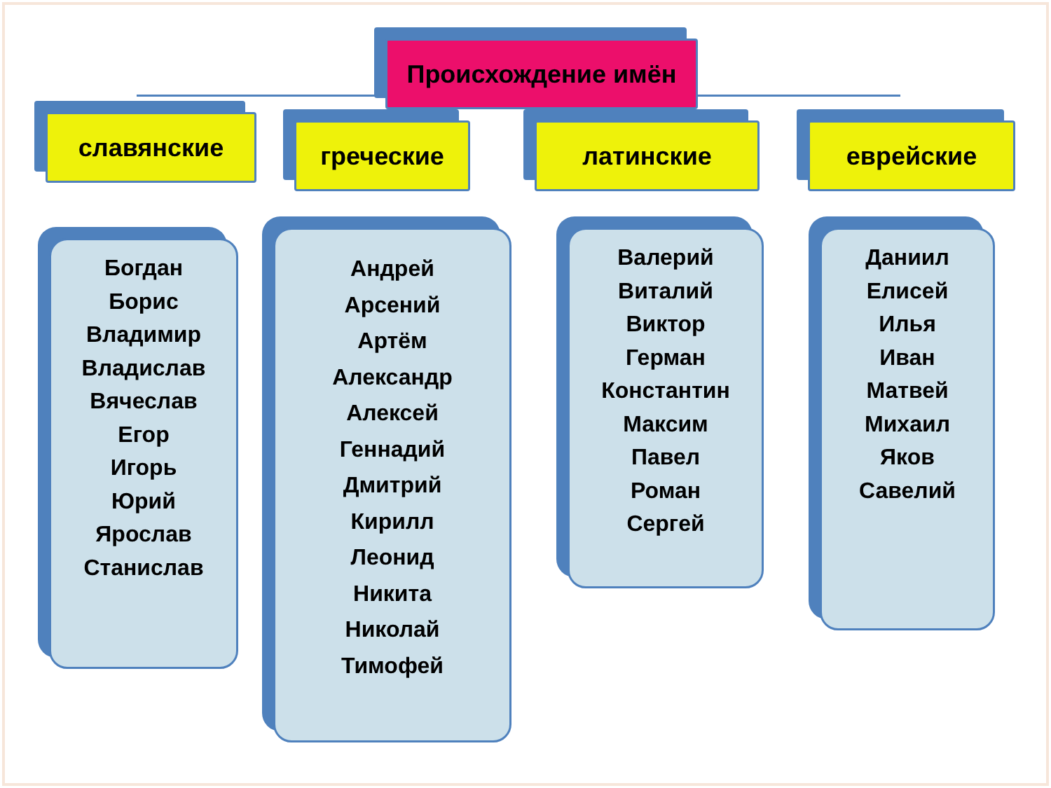Происхождение имён
славянские греческие латинские еврейские
Богдан
Борис
Владимир
Владислав
Вячеслав
Егор
Игорь
Юрий
Ярослав
Станислав
Андрей
Арсений
Артём
Александр
Алексей
Геннадий
Дмитрий
Кирилл
Леонид
Никита
Николай
Тимофей
Валерий
Виталий
Виктор
Герман
Константин
Максим
Павел
Роман
Сергей
Даниил
Елисей
Илья
Иван
Матвей
Михаил
Яков
Савелий